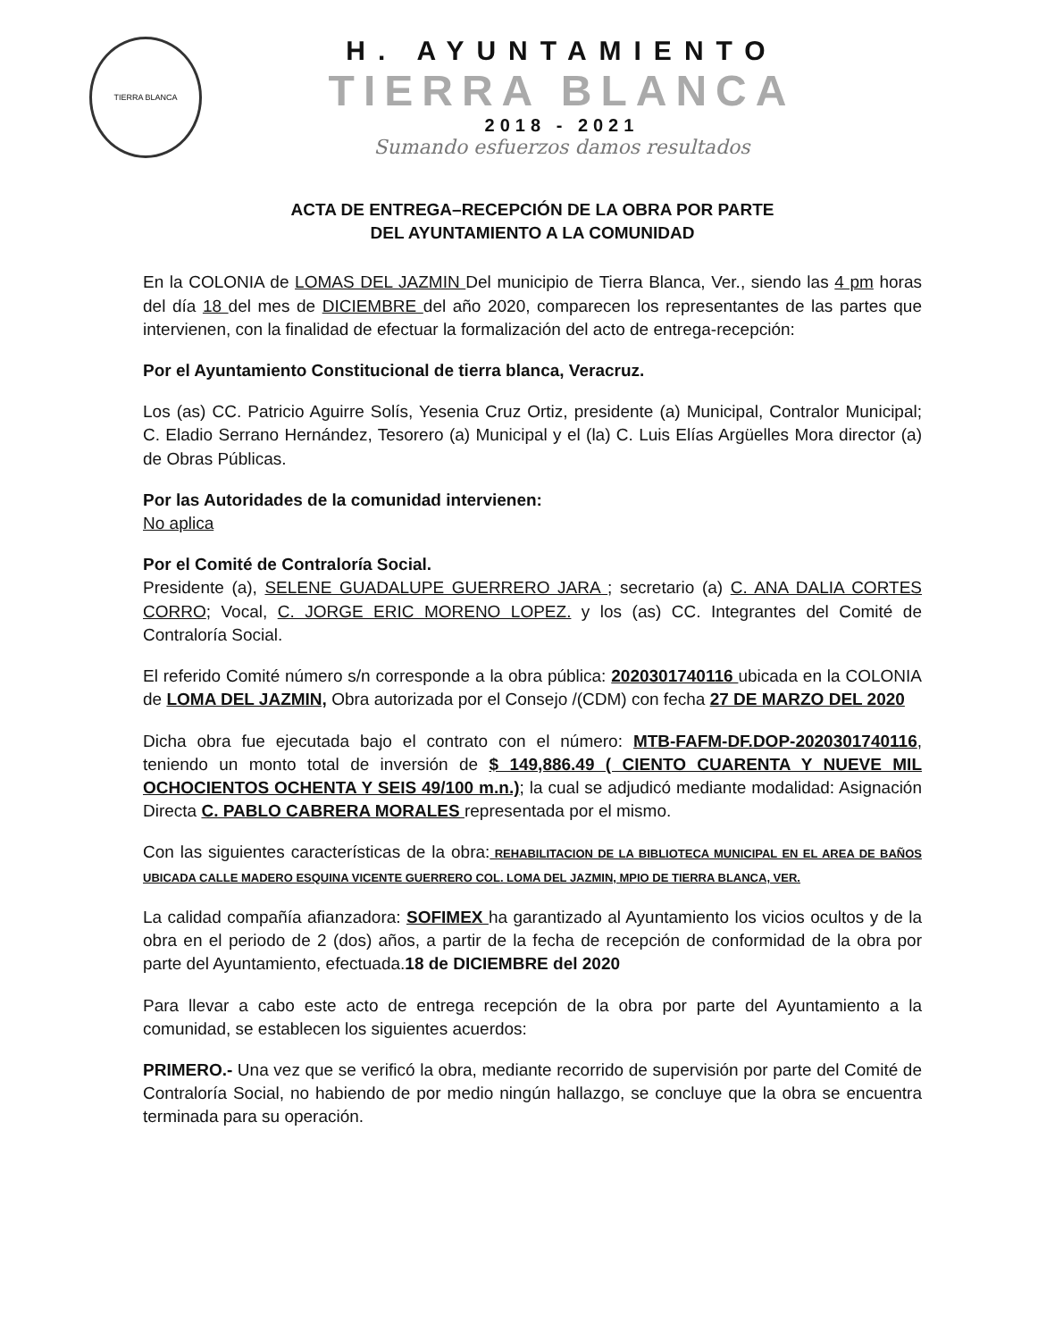TIERRA BLANCA
H. AYUNTAMIENTO
TIERRA BLANCA
2018 - 2021
Sumando esfuerzos damos resultados
ACTA DE ENTREGA–RECEPCIÓN DE LA OBRA POR PARTE
DEL AYUNTAMIENTO A LA COMUNIDAD
En la COLONIA de LOMAS DEL JAZMIN Del municipio de Tierra Blanca, Ver., siendo las 4 pm horas del día 18 del mes de DICIEMBRE del año 2020, comparecen los representantes de las partes que intervienen, con la finalidad de efectuar la formalización del acto de entrega-recepción:
Por el Ayuntamiento Constitucional de tierra blanca, Veracruz.
Los (as) CC. Patricio Aguirre Solís, Yesenia Cruz Ortiz, presidente (a) Municipal, Contralor Municipal; C. Eladio Serrano Hernández, Tesorero (a) Municipal y el (la) C. Luis Elías Argüelles Mora director (a) de Obras Públicas.
Por las Autoridades de la comunidad intervienen:
No aplica
Por el Comité de Contraloría Social.
Presidente (a), SELENE GUADALUPE GUERRERO JARA ; secretario (a) C. ANA DALIA CORTES CORRO; Vocal, C. JORGE ERIC MORENO LOPEZ. y los (as) CC. Integrantes del Comité de Contraloría Social.
El referido Comité número s/n corresponde a la obra pública: 2020301740116 ubicada en la COLONIA de LOMA DEL JAZMIN, Obra autorizada por el Consejo /(CDM) con fecha 27 DE MARZO DEL 2020
Dicha obra fue ejecutada bajo el contrato con el número: MTB-FAFM-DF.DOP-2020301740116, teniendo un monto total de inversión de $ 149,886.49 ( CIENTO CUARENTA Y NUEVE MIL OCHOCIENTOS OCHENTA Y SEIS 49/100 m.n.); la cual se adjudicó mediante modalidad: Asignación Directa C. PABLO CABRERA MORALES representada por el mismo.
Con las siguientes características de la obra: REHABILITACION DE LA BIBLIOTECA MUNICIPAL EN EL AREA DE BAÑOS UBICADA CALLE MADERO ESQUINA VICENTE GUERRERO COL. LOMA DEL JAZMIN, MPIO DE TIERRA BLANCA, VER.
La calidad compañía afianzadora: SOFIMEX ha garantizado al Ayuntamiento los vicios ocultos y de la obra en el periodo de 2 (dos) años, a partir de la fecha de recepción de conformidad de la obra por parte del Ayuntamiento, efectuada.18 de DICIEMBRE del 2020
Para llevar a cabo este acto de entrega recepción de la obra por parte del Ayuntamiento a la comunidad, se establecen los siguientes acuerdos:
PRIMERO.- Una vez que se verificó la obra, mediante recorrido de supervisión por parte del Comité de Contraloría Social, no habiendo de por medio ningún hallazgo, se concluye que la obra se encuentra terminada para su operación.